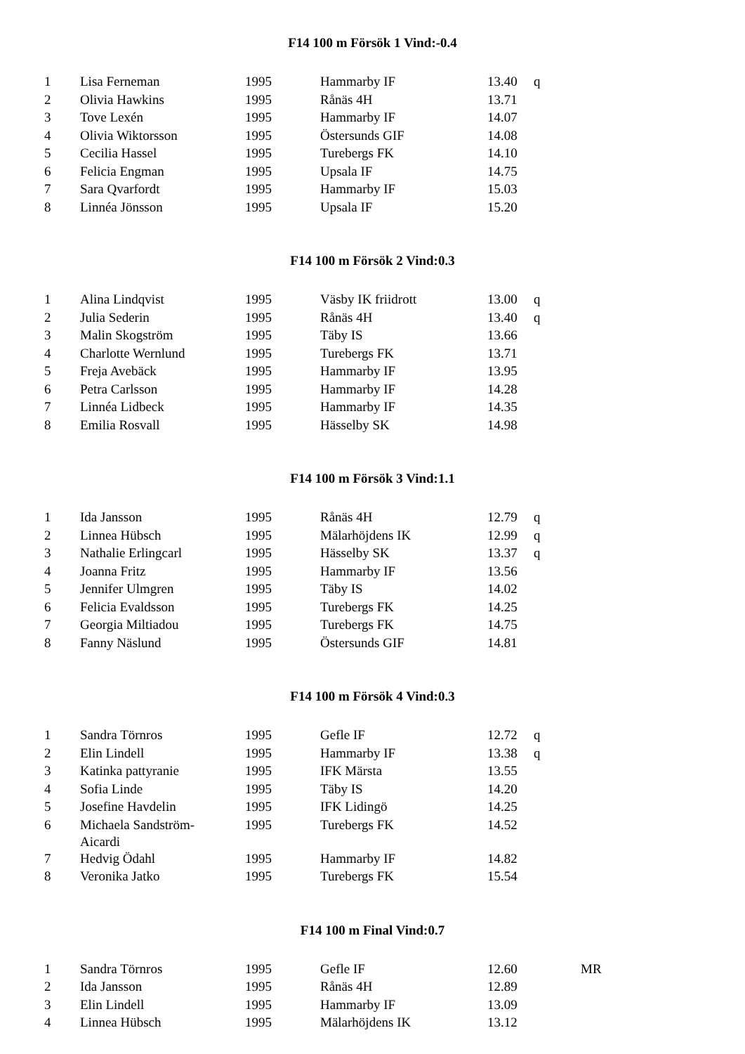F14 100 m Försök 1 Vind:-0.4
| 1 | Lisa Ferneman | 1995 | Hammarby IF | 13.40 | q | |
| 2 | Olivia Hawkins | 1995 | Rånäs 4H | 13.71 | | |
| 3 | Tove Lexén | 1995 | Hammarby IF | 14.07 | | |
| 4 | Olivia Wiktorsson | 1995 | Östersunds GIF | 14.08 | | |
| 5 | Cecilia Hassel | 1995 | Turebergs FK | 14.10 | | |
| 6 | Felicia Engman | 1995 | Upsala IF | 14.75 | | |
| 7 | Sara Qvarfordt | 1995 | Hammarby IF | 15.03 | | |
| 8 | Linnéa Jönsson | 1995 | Upsala IF | 15.20 | | |
F14 100 m Försök 2 Vind:0.3
| 1 | Alina Lindqvist | 1995 | Väsby IK friidrott | 13.00 | q | |
| 2 | Julia Sederin | 1995 | Rånäs 4H | 13.40 | q | |
| 3 | Malin Skogström | 1995 | Täby IS | 13.66 | | |
| 4 | Charlotte Wernlund | 1995 | Turebergs FK | 13.71 | | |
| 5 | Freja Avebäck | 1995 | Hammarby IF | 13.95 | | |
| 6 | Petra Carlsson | 1995 | Hammarby IF | 14.28 | | |
| 7 | Linnéa Lidbeck | 1995 | Hammarby IF | 14.35 | | |
| 8 | Emilia Rosvall | 1995 | Hässelby SK | 14.98 | | |
F14 100 m Försök 3 Vind:1.1
| 1 | Ida Jansson | 1995 | Rånäs 4H | 12.79 | q | |
| 2 | Linnea Hübsch | 1995 | Mälarhöjdens IK | 12.99 | q | |
| 3 | Nathalie Erlingcarl | 1995 | Hässelby SK | 13.37 | q | |
| 4 | Joanna Fritz | 1995 | Hammarby IF | 13.56 | | |
| 5 | Jennifer Ulmgren | 1995 | Täby IS | 14.02 | | |
| 6 | Felicia Evaldsson | 1995 | Turebergs FK | 14.25 | | |
| 7 | Georgia Miltiadou | 1995 | Turebergs FK | 14.75 | | |
| 8 | Fanny Näslund | 1995 | Östersunds GIF | 14.81 | | |
F14 100 m Försök 4 Vind:0.3
| 1 | Sandra Törnros | 1995 | Gefle IF | 12.72 | q | |
| 2 | Elin Lindell | 1995 | Hammarby IF | 13.38 | q | |
| 3 | Katinka pattyranie | 1995 | IFK Märsta | 13.55 | | |
| 4 | Sofia Linde | 1995 | Täby IS | 14.20 | | |
| 5 | Josefine Havdelin | 1995 | IFK Lidingö | 14.25 | | |
| 6 | Michaela Sandström- Aicardi | 1995 | Turebergs FK | 14.52 | | |
| 7 | Hedvig Ödahl | 1995 | Hammarby IF | 14.82 | | |
| 8 | Veronika Jatko | 1995 | Turebergs FK | 15.54 | | |
F14 100 m Final Vind:0.7
| 1 | Sandra Törnros | 1995 | Gefle IF | 12.60 | | MR |
| 2 | Ida Jansson | 1995 | Rånäs 4H | 12.89 | | |
| 3 | Elin Lindell | 1995 | Hammarby IF | 13.09 | | |
| 4 | Linnea Hübsch | 1995 | Mälarhöjdens IK | 13.12 | | |